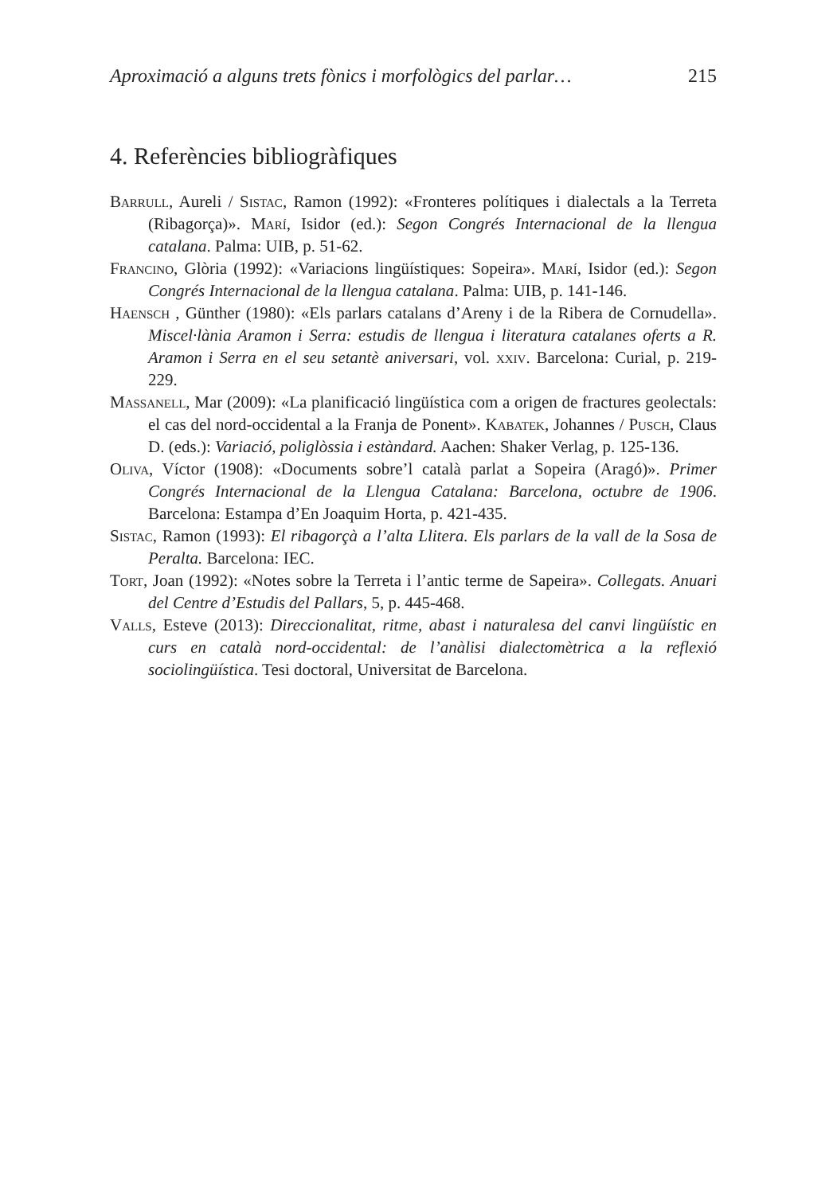Aproximació a alguns trets fònics i morfològics del parlar… 215
4. Referències bibliogràfiques
Barrull, Aureli / Sistac, Ramon (1992): «Fronteres polítiques i dialectals a la Terreta (Ribagorça)». Marí, Isidor (ed.): Segon Congrés Internacional de la llengua catalana. Palma: UIB, p. 51-62.
Francino, Glòria (1992): «Variacions lingüístiques: Sopeira». Marí, Isidor (ed.): Segon Congrés Internacional de la llengua catalana. Palma: UIB, p. 141-146.
Haensch , Günther (1980): «Els parlars catalans d’Areny i de la Ribera de Cornudella». Miscel·lània Aramon i Serra: estudis de llengua i literatura catalanes oferts a R. Aramon i Serra en el seu setantè aniversari, vol. xxiv. Barcelona: Curial, p. 219-229.
Massanell, Mar (2009): «La planificació lingüística com a origen de fractures geolectals: el cas del nord-occidental a la Franja de Ponent». Kabatek, Johannes / Pusch, Claus D. (eds.): Variació, poliglòssia i estàndard. Aachen: Shaker Verlag, p. 125-136.
Oliva, Víctor (1908): «Documents sobre’l català parlat a Sopeira (Aragó)». Primer Congrés Internacional de la Llengua Catalana: Barcelona, octubre de 1906. Barcelona: Estampa d’En Joaquim Horta, p. 421-435.
Sistac, Ramon (1993): El ribagorçà a l’alta Llitera. Els parlars de la vall de la Sosa de Peralta. Barcelona: IEC.
Tort, Joan (1992): «Notes sobre la Terreta i l’antic terme de Sapeira». Collegats. Anuari del Centre d’Estudis del Pallars, 5, p. 445-468.
Valls, Esteve (2013): Direccionalitat, ritme, abast i naturalesa del canvi lingüístic en curs en català nord-occidental: de l’anàlisi dialectomètrica a la reflexió sociolingüística. Tesi doctoral, Universitat de Barcelona.